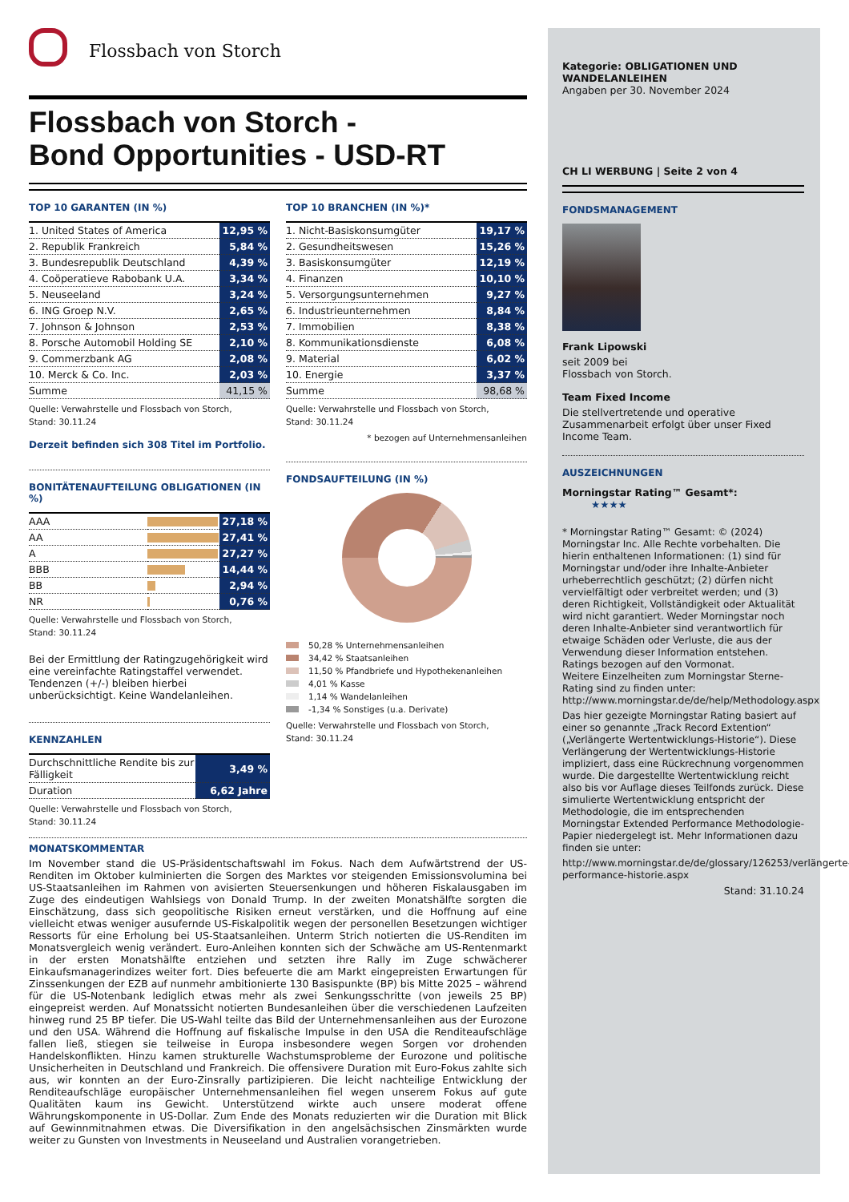Flossbach von Storch
Flossbach von Storch -
Bond Opportunities - USD-RT
TOP 10 GARANTEN (IN %)
| 1. United States of America | 12,95 % |
| 2. Republik Frankreich | 5,84 % |
| 3. Bundesrepublik Deutschland | 4,39 % |
| 4. Coöperatieve Rabobank U.A. | 3,34 % |
| 5. Neuseeland | 3,24 % |
| 6. ING Groep N.V. | 2,65 % |
| 7. Johnson & Johnson | 2,53 % |
| 8. Porsche Automobil Holding SE | 2,10 % |
| 9. Commerzbank AG | 2,08 % |
| 10. Merck & Co. Inc. | 2,03 % |
| Summe | 41,15 % |
Quelle: Verwahrstelle und Flossbach von Storch,
Stand: 30.11.24
Derzeit befinden sich 308 Titel im Portfolio.
BONITÄTENAUFTEILUNG OBLIGATIONEN (IN %)
| AAA | | 27,18 % |
| AA | | 27,41 % |
| A | | 27,27 % |
| BBB | | 14,44 % |
| BB | | 2,94 % |
| NR | | 0,76 % |
Quelle: Verwahrstelle und Flossbach von Storch,
Stand: 30.11.24
Bei der Ermittlung der Ratingzugehörigkeit wird eine vereinfachte Ratingstaffel verwendet. Tendenzen (+/-) bleiben hierbei unberücksichtigt. Keine Wandelanleihen.
KENNZAHLEN
| Durchschnittliche Rendite bis zur Fälligkeit | 3,49 % |
| Duration | 6,62 Jahre |
Quelle: Verwahrstelle und Flossbach von Storch,
Stand: 30.11.24
TOP 10 BRANCHEN (IN %)*
| 1. Nicht-Basiskonsumgüter | 19,17 % |
| 2. Gesundheitswesen | 15,26 % |
| 3. Basiskonsumgüter | 12,19 % |
| 4. Finanzen | 10,10 % |
| 5. Versorgungsunternehmen | 9,27 % |
| 6. Industrieunternehmen | 8,84 % |
| 7. Immobilien | 8,38 % |
| 8. Kommunikationsdienste | 6,08 % |
| 9. Material | 6,02 % |
| 10. Energie | 3,37 % |
| Summe | 98,68 % |
Quelle: Verwahrstelle und Flossbach von Storch,
Stand: 30.11.24
* bezogen auf Unternehmensanleihen
FONDSAUFTEILUNG (IN %)
50,28 % Unternehmensanleihen
34,42 % Staatsanleihen
11,50 % Pfandbriefe und Hypothekenanleihen
4,01 % Kasse
1,14 % Wandelanleihen
-1,34 % Sonstiges (u.a. Derivate)
Quelle: Verwahrstelle und Flossbach von Storch,
Stand: 30.11.24
MONATSKOMMENTAR
Im November stand die US-Präsidentschaftswahl im Fokus. Nach dem Aufwärtstrend der US-Renditen im Oktober kulminierten die Sorgen des Marktes vor steigenden Emissionsvolumina bei US-Staatsanleihen im Rahmen von avisierten Steuersenkungen und höheren Fiskalausgaben im Zuge des eindeutigen Wahlsiegs von Donald Trump. In der zweiten Monatshälfte sorgten die Einschätzung, dass sich geopolitische Risiken erneut verstärken, und die Hoffnung auf eine vielleicht etwas weniger ausufernde US-Fiskalpolitik wegen der personellen Besetzungen wichtiger Ressorts für eine Erholung bei US-Staatsanleihen. Unterm Strich notierten die US-Renditen im Monatsvergleich wenig verändert. Euro-Anleihen konnten sich der Schwäche am US-Rentenmarkt in der ersten Monatshälfte entziehen und setzten ihre Rally im Zuge schwächerer Einkaufsmanagerindizes weiter fort. Dies befeuerte die am Markt eingepreisten Erwartungen für Zinssenkungen der EZB auf nunmehr ambitionierte 130 Basispunkte (BP) bis Mitte 2025 – während für die US-Notenbank lediglich etwas mehr als zwei Senkungsschritte (von jeweils 25 BP) eingepreist werden. Auf Monatssicht notierten Bundesanleihen über die verschiedenen Laufzeiten hinweg rund 25 BP tiefer. Die US-Wahl teilte das Bild der Unternehmensanleihen aus der Eurozone und den USA. Während die Hoffnung auf fiskalische Impulse in den USA die Renditeaufschläge fallen ließ, stiegen sie teilweise in Europa insbesondere wegen Sorgen vor drohenden Handelskonflikten. Hinzu kamen strukturelle Wachstumsprobleme der Eurozone und politische Unsicherheiten in Deutschland und Frankreich. Die offensivere Duration mit Euro-Fokus zahlte sich aus, wir konnten an der Euro-Zinsrally partizipieren. Die leicht nachteilige Entwicklung der Renditeaufschläge europäischer Unternehmensanleihen fiel wegen unserem Fokus auf gute Qualitäten kaum ins Gewicht. Unterstützend wirkte auch unsere moderat offene Währungskomponente in US-Dollar. Zum Ende des Monats reduzierten wir die Duration mit Blick auf Gewinnmitnahmen etwas. Die Diversifikation in den angelsächsischen Zinsmärkten wurde weiter zu Gunsten von Investments in Neuseeland und Australien vorangetrieben.
Kategorie: OBLIGATIONEN UND WANDELANLEIHEN
Angaben per 30. November 2024
CH LI WERBUNG | Seite 2 von 4
FONDSMANAGEMENT
Frank Lipowski
seit 2009 bei
Flossbach von Storch.
Team Fixed Income
Die stellvertretende und operative Zusammenarbeit erfolgt über unser Fixed Income Team.
AUSZEICHNUNGEN
Morningstar Rating™ Gesamt*: ★★★★
* Morningstar Rating™ Gesamt: © (2024) Morningstar Inc. Alle Rechte vorbehalten. Die hierin enthaltenen Informationen: (1) sind für Morningstar und/oder ihre Inhalte-Anbieter urheberrechtlich geschützt; (2) dürfen nicht vervielfältigt oder verbreitet werden; und (3) deren Richtigkeit, Vollständigkeit oder Aktualität wird nicht garantiert. Weder Morningstar noch deren Inhalte-Anbieter sind verantwortlich für etwaige Schäden oder Verluste, die aus der Verwendung dieser Information entstehen. Ratings bezogen auf den Vormonat.
Weitere Einzelheiten zum Morningstar Sterne-Rating sind zu finden unter:
http://www.morningstar.de/de/help/Methodology.aspx
Das hier gezeigte Morningstar Rating basiert auf einer so genannte „Track Record Extention“ („Verlängerte Wertentwicklungs-Historie“). Diese Verlängerung der Wertentwicklungs-Historie impliziert, dass eine Rückrechnung vorgenommen wurde. Die dargestellte Wertentwicklung reicht also bis vor Auflage dieses Teilfonds zurück. Diese simulierte Wertentwicklung entspricht der Methodologie, die im entsprechenden Morningstar Extended Performance Methodologie-Papier niedergelegt ist. Mehr Informationen dazu finden sie unter:
http://www.morningstar.de/de/glossary/126253/verlängerte-performance-historie.aspx
Stand: 31.10.24